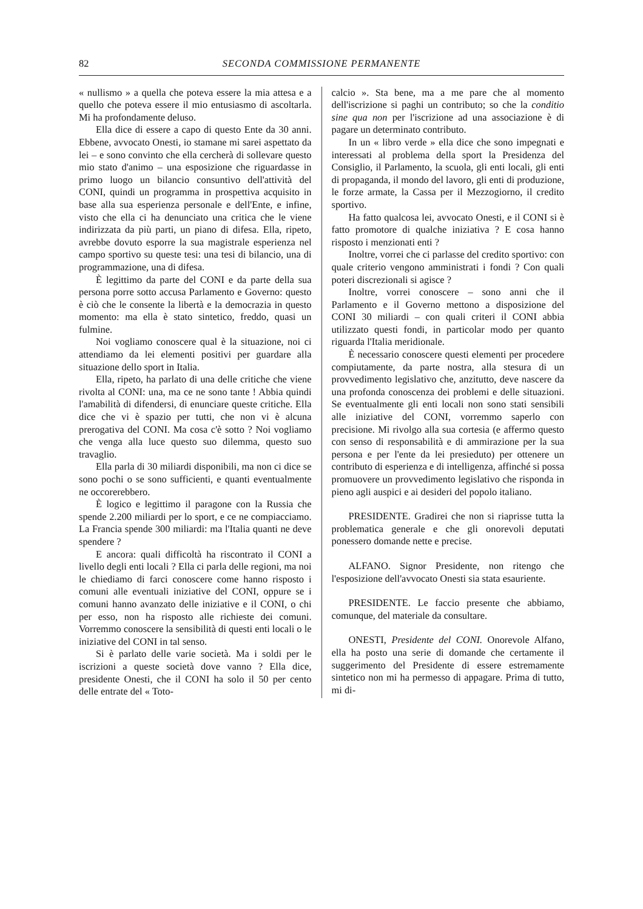82 SECONDA COMMISSIONE PERMANENTE
« nullismo » a quella che poteva essere la mia attesa e a quello che poteva essere il mio entusiasmo di ascoltarla. Mi ha profondamente deluso.
Ella dice di essere a capo di questo Ente da 30 anni. Ebbene, avvocato Onesti, io stamane mi sarei aspettato da lei – e sono convinto che ella cercherà di sollevare questo mio stato d'animo – una esposizione che riguardasse in primo luogo un bilancio consuntivo dell'attività del CONI, quindi un programma in prospettiva acquisito in base alla sua esperienza personale e dell'Ente, e infine, visto che ella ci ha denunciato una critica che le viene indirizzata da più parti, un piano di difesa. Ella, ripeto, avrebbe dovuto esporre la sua magistrale esperienza nel campo sportivo su queste tesi: una tesi di bilancio, una di programmazione, una di difesa.
È legittimo da parte del CONI e da parte della sua persona porre sotto accusa Parlamento e Governo: questo è ciò che le consente la libertà e la democrazia in questo momento: ma ella è stato sintetico, freddo, quasi un fulmine.
Noi vogliamo conoscere qual è la situazione, noi ci attendiamo da lei elementi positivi per guardare alla situazione dello sport in Italia.
Ella, ripeto, ha parlato di una delle critiche che viene rivolta al CONI: una, ma ce ne sono tante ! Abbia quindi l'amabilità di difendersi, di enunciare queste critiche. Ella dice che vi è spazio per tutti, che non vi è alcuna prerogativa del CONI. Ma cosa c'è sotto ? Noi vogliamo che venga alla luce questo suo dilemma, questo suo travaglio.
Ella parla di 30 miliardi disponibili, ma non ci dice se sono pochi o se sono sufficienti, e quanti eventualmente ne occorerebbero.
È logico e legittimo il paragone con la Russia che spende 2.200 miliardi per lo sport, e ce ne compiacciamo. La Francia spende 300 miliardi: ma l'Italia quanti ne deve spendere ?
E ancora: quali difficoltà ha riscontrato il CONI a livello degli enti locali ? Ella ci parla delle regioni, ma noi le chiediamo di farci conoscere come hanno risposto i comuni alle eventuali iniziative del CONI, oppure se i comuni hanno avanzato delle iniziative e il CONI, o chi per esso, non ha risposto alle richieste dei comuni. Vorremmo conoscere la sensibilità di questi enti locali o le iniziative del CONI in tal senso.
Si è parlato delle varie società. Ma i soldi per le iscrizioni a queste società dove vanno ? Ella dice, presidente Onesti, che il CONI ha solo il 50 per cento delle entrate del « Toto-
calcio ». Sta bene, ma a me pare che al momento dell'iscrizione si paghi un contributo; so che la conditio sine qua non per l'iscrizione ad una associazione è di pagare un determinato contributo.
In un « libro verde » ella dice che sono impegnati e interessati al problema della sport la Presidenza del Consiglio, il Parlamento, la scuola, gli enti locali, gli enti di propaganda, il mondo del lavoro, gli enti di produzione, le forze armate, la Cassa per il Mezzogiorno, il credito sportivo.
Ha fatto qualcosa lei, avvocato Onesti, e il CONI si è fatto promotore di qualche iniziativa ? E cosa hanno risposto i menzionati enti ?
Inoltre, vorrei che ci parlasse del credito sportivo: con quale criterio vengono amministrati i fondi ? Con quali poteri discrezionali si agisce ?
Inoltre, vorrei conoscere – sono anni che il Parlamento e il Governo mettono a disposizione del CONI 30 miliardi – con quali criteri il CONI abbia utilizzato questi fondi, in particolar modo per quanto riguarda l'Italia meridionale.
È necessario conoscere questi elementi per procedere compiutamente, da parte nostra, alla stesura di un provvedimento legislativo che, anzitutto, deve nascere da una profonda conoscenza dei problemi e delle situazioni. Se eventualmente gli enti locali non sono stati sensibili alle iniziative del CONI, vorremmo saperlo con precisione. Mi rivolgo alla sua cortesia (e affermo questo con senso di responsabilità e di ammirazione per la sua persona e per l'ente da lei presieduto) per ottenere un contributo di esperienza e di intelligenza, affinché si possa promuovere un provvedimento legislativo che risponda in pieno agli auspici e ai desideri del popolo italiano.
PRESIDENTE. Gradirei che non si riaprisse tutta la problematica generale e che gli onorevoli deputati ponessero domande nette e precise.
ALFANO. Signor Presidente, non ritengo che l'esposizione dell'avvocato Onesti sia stata esauriente.
PRESIDENTE. Le faccio presente che abbiamo, comunque, del materiale da consultare.
ONESTI, Presidente del CONI. Onorevole Alfano, ella ha posto una serie di domande che certamente il suggerimento del Presidente di essere estremamente sintetico non mi ha permesso di appagare. Prima di tutto, mi di-